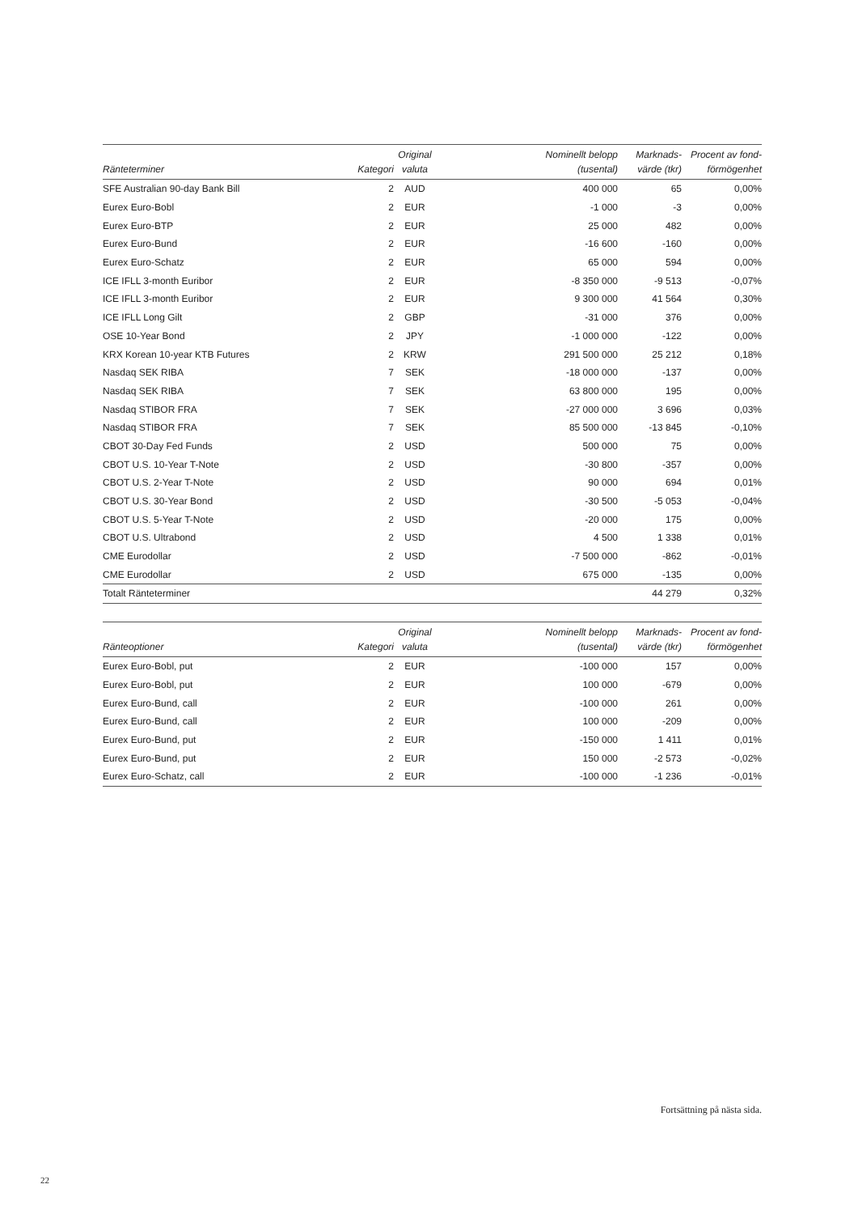| Ränteterminer | Kategori | Original valuta | Nominellt belopp (tusental) | Marknads- värde (tkr) | Procent av fond- förmögenhet |
| --- | --- | --- | --- | --- | --- |
| SFE Australian 90-day Bank Bill | 2 | AUD | 400 000 | 65 | 0,00% |
| Eurex Euro-Bobl | 2 | EUR | -1 000 | -3 | 0,00% |
| Eurex Euro-BTP | 2 | EUR | 25 000 | 482 | 0,00% |
| Eurex Euro-Bund | 2 | EUR | -16 600 | -160 | 0,00% |
| Eurex Euro-Schatz | 2 | EUR | 65 000 | 594 | 0,00% |
| ICE IFLL 3-month Euribor | 2 | EUR | -8 350 000 | -9 513 | -0,07% |
| ICE IFLL 3-month Euribor | 2 | EUR | 9 300 000 | 41 564 | 0,30% |
| ICE IFLL Long Gilt | 2 | GBP | -31 000 | 376 | 0,00% |
| OSE 10-Year Bond | 2 | JPY | -1 000 000 | -122 | 0,00% |
| KRX Korean 10-year KTB Futures | 2 | KRW | 291 500 000 | 25 212 | 0,18% |
| Nasdaq SEK RIBA | 7 | SEK | -18 000 000 | -137 | 0,00% |
| Nasdaq SEK RIBA | 7 | SEK | 63 800 000 | 195 | 0,00% |
| Nasdaq STIBOR FRA | 7 | SEK | -27 000 000 | 3 696 | 0,03% |
| Nasdaq STIBOR FRA | 7 | SEK | 85 500 000 | -13 845 | -0,10% |
| CBOT 30-Day Fed Funds | 2 | USD | 500 000 | 75 | 0,00% |
| CBOT U.S. 10-Year T-Note | 2 | USD | -30 800 | -357 | 0,00% |
| CBOT U.S. 2-Year T-Note | 2 | USD | 90 000 | 694 | 0,01% |
| CBOT U.S. 30-Year Bond | 2 | USD | -30 500 | -5 053 | -0,04% |
| CBOT U.S. 5-Year T-Note | 2 | USD | -20 000 | 175 | 0,00% |
| CBOT U.S. Ultrabond | 2 | USD | 4 500 | 1 338 | 0,01% |
| CME Eurodollar | 2 | USD | -7 500 000 | -862 | -0,01% |
| CME Eurodollar | 2 | USD | 675 000 | -135 | 0,00% |
| Totalt Ränteterminer | | | | 44 279 | 0,32% |
| Ränteoptioner | Kategori | Original valuta | Nominellt belopp (tusental) | Marknads- värde (tkr) | Procent av fond- förmögenhet |
| --- | --- | --- | --- | --- | --- |
| Eurex Euro-Bobl, put | 2 | EUR | -100 000 | 157 | 0,00% |
| Eurex Euro-Bobl, put | 2 | EUR | 100 000 | -679 | 0,00% |
| Eurex Euro-Bund, call | 2 | EUR | -100 000 | 261 | 0,00% |
| Eurex Euro-Bund, call | 2 | EUR | 100 000 | -209 | 0,00% |
| Eurex Euro-Bund, put | 2 | EUR | -150 000 | 1 411 | 0,01% |
| Eurex Euro-Bund, put | 2 | EUR | 150 000 | -2 573 | -0,02% |
| Eurex Euro-Schatz, call | 2 | EUR | -100 000 | -1 236 | -0,01% |
Fortsättning på nästa sida.
22